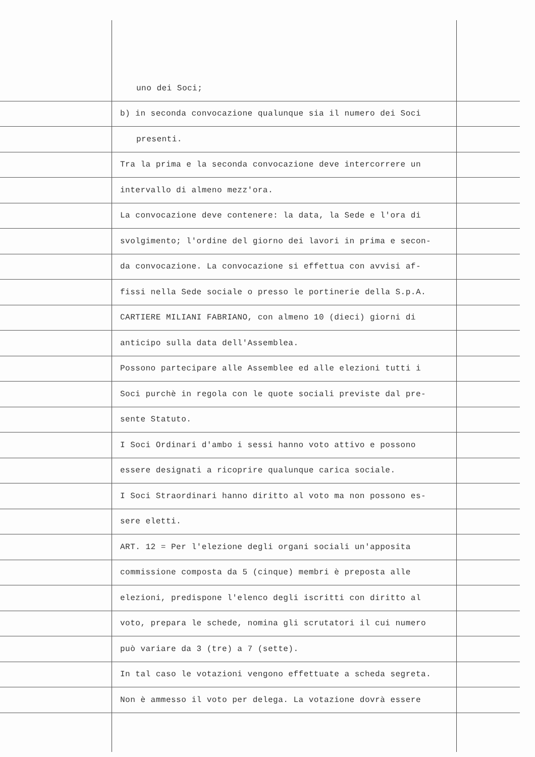uno dei Soci;
b) in seconda convocazione qualunque sia il numero dei Soci
presenti.
Tra la prima e la seconda convocazione deve intercorrere un
intervallo di almeno mezz'ora.
La convocazione deve contenere: la data, la Sede e l'ora di
svolgimento; l'ordine del giorno dei lavori in prima e secon-
da convocazione. La convocazione si effettua con avvisi af-
fissi nella Sede sociale o presso le portinerie della S.p.A.
CARTIERE MILIANI FABRIANO, con almeno 10 (dieci) giorni di
anticipo sulla data dell'Assemblea.
Possono partecipare alle Assemblee ed alle elezioni tutti i
Soci purchè in regola con le quote sociali previste dal pre-
sente Statuto.
I Soci Ordinari d'ambo i sessi hanno voto attivo e possono
essere designati a ricoprire qualunque carica sociale.
I Soci Straordinari hanno diritto al voto ma non possono es-
sere eletti.
ART. 12 = Per l'elezione degli organi sociali un'apposita
commissione composta da 5 (cinque) membri è preposta alle
elezioni, predispone l'elenco degli iscritti con diritto al
voto, prepara le schede, nomina gli scrutatori il cui numero
può variare da 3 (tre) a 7 (sette).
In tal caso le votazioni vengono effettuate a scheda segreta.
Non è ammesso il voto per delega. La votazione dovrà essere